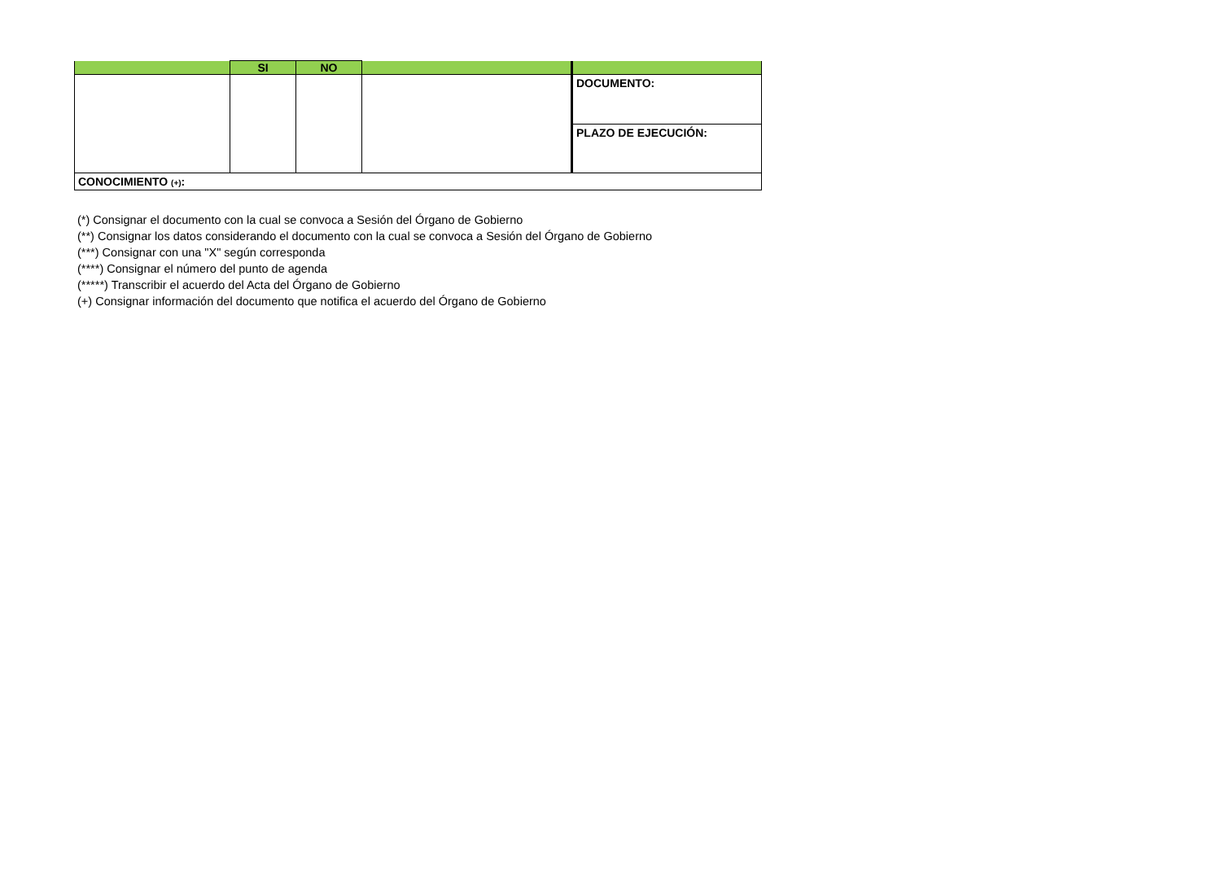| | SI | NO | | |
| | | | | DOCUMENTO: |
| | | | | PLAZO DE EJECUCIÓN: |
| CONOCIMIENTO (+) : | | | | |
(*) Consignar el documento con la cual se convoca a Sesión del Órgano de Gobierno
(**) Consignar los datos considerando el documento con la cual se convoca a Sesión del Órgano de Gobierno
(***) Consignar con una "X" según corresponda
(****) Consignar el número del punto de agenda
(*****) Transcribir el acuerdo del Acta del Órgano de Gobierno
(+) Consignar información del documento que notifica el acuerdo del Órgano de Gobierno